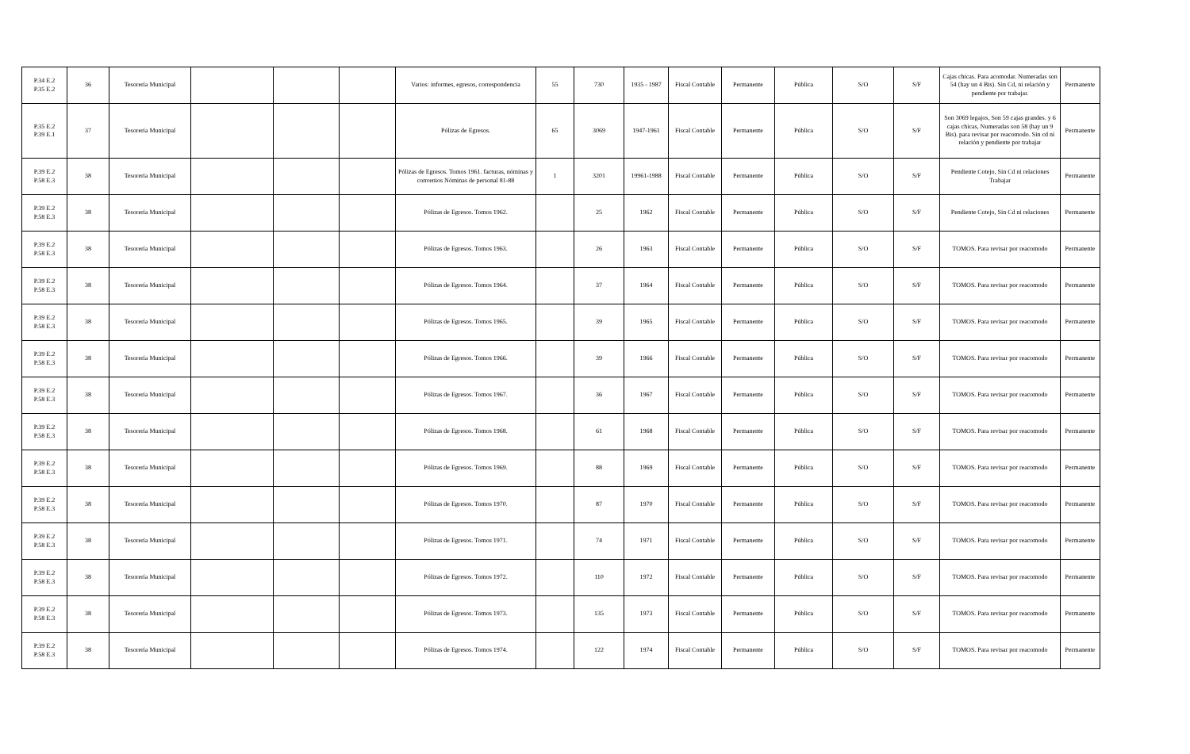| P.34 E.2 P.35 E.2 | 36 | Tesorería Municipal | | | | Varios: informes, egresos, correspondencia | 55 | 730 | 1935 - 1987 | Fiscal Contable | Permanente | Pública | S/O | S/F | Cajas chicas. Para acomodar. Numeradas son 54 (hay un 4 Bis). Sin Cd, ni relación y pendiente por trabajar. | Permanente |
| P.35 E.2 P.39 E.1 | 37 | Tesorería Municipal | | | | Pólizas de Egresos. | 65 | 3069 | 1947-1961 | Fiscal Contable | Permanente | Pública | S/O | S/F | Son 3069 legajos, Son 59 cajas grandes. y 6 cajas chicas, Numeradas son 58 (hay un 9 Bis). para revisar por reacomodo. Sin cd ni relación y pendiente por trabajar | Permanente |
| P.39 E.2 P.58 E.3 | 38 | Tesorería Municipal | | | | Pólizas de Egresos. Tomos 1961. facturas, nóminas y convenios Nóminas de personal 81-88 | 1 | 3201 | 19961-1988 | Fiscal Contable | Permanente | Pública | S/O | S/F | Pendiente Cotejo, Sin Cd ni relaciones Trabajar | Permanente |
| P.39 E.2 P.58 E.3 | 38 | Tesorería Municipal | | | | Pólizas de Egresos. Tomos 1962. | | 25 | 1962 | Fiscal Contable | Permanente | Pública | S/O | S/F | Pendiente Cotejo, Sin Cd ni relaciones | Permanente |
| P.39 E.2 P.58 E.3 | 38 | Tesorería Municipal | | | | Pólizas de Egresos. Tomos 1963. | | 26 | 1963 | Fiscal Contable | Permanente | Pública | S/O | S/F | TOMOS. Para revisar por reacomodo | Permanente |
| P.39 E.2 P.58 E.3 | 38 | Tesorería Municipal | | | | Pólizas de Egresos. Tomos 1964. | | 37 | 1964 | Fiscal Contable | Permanente | Pública | S/O | S/F | TOMOS. Para revisar por reacomodo | Permanente |
| P.39 E.2 P.58 E.3 | 38 | Tesorería Municipal | | | | Pólizas de Egresos. Tomos 1965. | | 39 | 1965 | Fiscal Contable | Permanente | Pública | S/O | S/F | TOMOS. Para revisar por reacomodo | Permanente |
| P.39 E.2 P.58 E.3 | 38 | Tesorería Municipal | | | | Pólizas de Egresos. Tomos 1966. | | 39 | 1966 | Fiscal Contable | Permanente | Pública | S/O | S/F | TOMOS. Para revisar por reacomodo | Permanente |
| P.39 E.2 P.58 E.3 | 38 | Tesorería Municipal | | | | Pólizas de Egresos. Tomos 1967. | | 36 | 1967 | Fiscal Contable | Permanente | Pública | S/O | S/F | TOMOS. Para revisar por reacomodo | Permanente |
| P.39 E.2 P.58 E.3 | 38 | Tesorería Municipal | | | | Pólizas de Egresos. Tomos 1968. | | 61 | 1968 | Fiscal Contable | Permanente | Pública | S/O | S/F | TOMOS. Para revisar por reacomodo | Permanente |
| P.39 E.2 P.58 E.3 | 38 | Tesorería Municipal | | | | Pólizas de Egresos. Tomos 1969. | | 88 | 1969 | Fiscal Contable | Permanente | Pública | S/O | S/F | TOMOS. Para revisar por reacomodo | Permanente |
| P.39 E.2 P.58 E.3 | 38 | Tesorería Municipal | | | | Pólizas de Egresos. Tomos 1970. | | 87 | 1970 | Fiscal Contable | Permanente | Pública | S/O | S/F | TOMOS. Para revisar por reacomodo | Permanente |
| P.39 E.2 P.58 E.3 | 38 | Tesorería Municipal | | | | Pólizas de Egresos. Tomos 1971. | | 74 | 1971 | Fiscal Contable | Permanente | Pública | S/O | S/F | TOMOS. Para revisar por reacomodo | Permanente |
| P.39 E.2 P.58 E.3 | 38 | Tesorería Municipal | | | | Pólizas de Egresos. Tomos 1972. | | 110 | 1972 | Fiscal Contable | Permanente | Pública | S/O | S/F | TOMOS. Para revisar por reacomodo | Permanente |
| P.39 E.2 P.58 E.3 | 38 | Tesorería Municipal | | | | Pólizas de Egresos. Tomos 1973. | | 135 | 1973 | Fiscal Contable | Permanente | Pública | S/O | S/F | TOMOS. Para revisar por reacomodo | Permanente |
| P.39 E.2 P.58 E.3 | 38 | Tesorería Municipal | | | | Pólizas de Egresos. Tomos 1974. | | 122 | 1974 | Fiscal Contable | Permanente | Pública | S/O | S/F | TOMOS. Para revisar por reacomodo | Permanente |